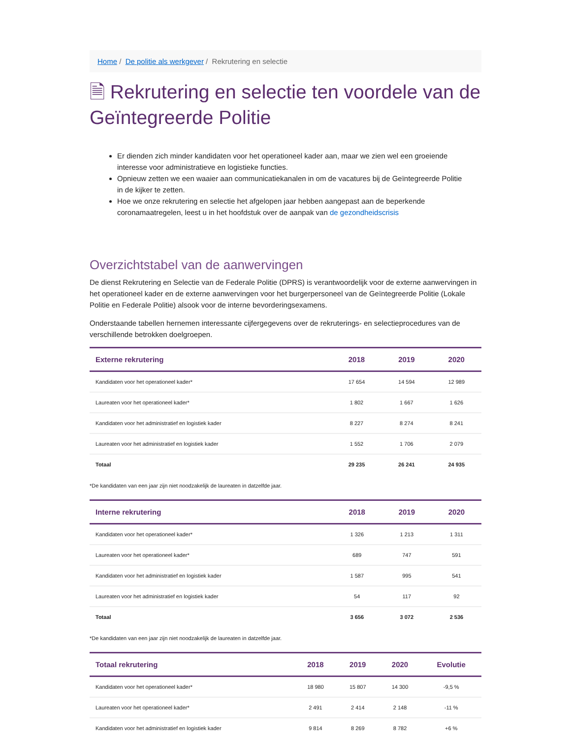Home / De politie als werkgever / Rekrutering en selectie
🗎 Rekrutering en selectie ten voordele van de Geïntegreerde Politie
Er dienden zich minder kandidaten voor het operationeel kader aan, maar we zien wel een groeiende interesse voor administratieve en logistieke functies.
Opnieuw zetten we een waaier aan communicatiekanalen in om de vacatures bij de Geïntegreerde Politie in de kijker te zetten.
Hoe we onze rekrutering en selectie het afgelopen jaar hebben aangepast aan de beperkende coronamaatregelen, leest u in het hoofdstuk over de aanpak van de gezondheidscrisis
Overzichtstabel van de aanwervingen
De dienst Rekrutering en Selectie van de Federale Politie (DPRS) is verantwoordelijk voor de externe aanwervingen in het operationeel kader en de externe aanwervingen voor het burgerpersoneel van de Geïntegreerde Politie (Lokale Politie en Federale Politie) alsook voor de interne bevorderingsexamens.
Onderstaande tabellen hernemen interessante cijfergegevens over de rekruterings- en selectieprocedures van de verschillende betrokken doelgroepen.
| Externe rekrutering | 2018 | 2019 | 2020 |
| --- | --- | --- | --- |
| Kandidaten voor het operationeel kader* | 17 654 | 14 594 | 12 989 |
| Laureaten voor het operationeel kader* | 1 802 | 1 667 | 1 626 |
| Kandidaten voor het administratief en logistiek kader | 8 227 | 8 274 | 8 241 |
| Laureaten voor het administratief en logistiek kader | 1 552 | 1 706 | 2 079 |
| Totaal | 29 235 | 26 241 | 24 935 |
*De kandidaten van een jaar zijn niet noodzakelijk de laureaten in datzelfde jaar.
| Interne rekrutering | 2018 | 2019 | 2020 |
| --- | --- | --- | --- |
| Kandidaten voor het operationeel kader* | 1 326 | 1 213 | 1 311 |
| Laureaten voor het operationeel kader* | 689 | 747 | 591 |
| Kandidaten voor het administratief en logistiek kader | 1 587 | 995 | 541 |
| Laureaten voor het administratief en logistiek kader | 54 | 117 | 92 |
| Totaal | 3 656 | 3 072 | 2 536 |
*De kandidaten van een jaar zijn niet noodzakelijk de laureaten in datzelfde jaar.
| Totaal rekrutering | 2018 | 2019 | 2020 | Evolutie |
| --- | --- | --- | --- | --- |
| Kandidaten voor het operationeel kader* | 18 980 | 15 807 | 14 300 | -9,5 % |
| Laureaten voor het operationeel kader* | 2 491 | 2 414 | 2 148 | -11 % |
| Kandidaten voor het administratief en logistiek kader | 9 814 | 8 269 | 8 782 | +6 % |